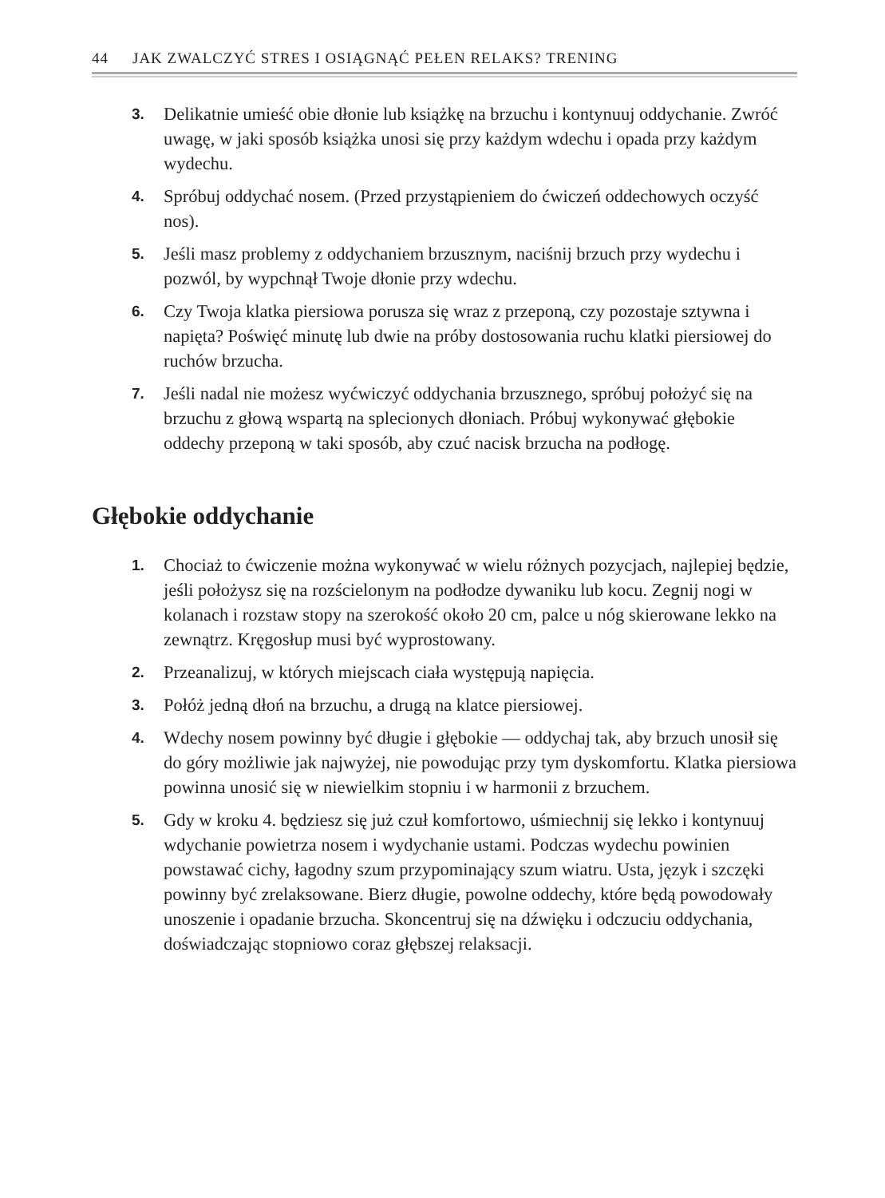44 JAK ZWALCZYĆ STRES I OSIĄGNĄĆ PEŁEN RELAKS? TRENING
3. Delikatnie umieść obie dłonie lub książkę na brzuchu i kontynuuj oddychanie. Zwróć uwagę, w jaki sposób książka unosi się przy każdym wdechu i opada przy każdym wydechu.
4. Spróbuj oddychać nosem. (Przed przystąpieniem do ćwiczeń oddechowych oczyść nos).
5. Jeśli masz problemy z oddychaniem brzusznym, naciśnij brzuch przy wydechu i pozwól, by wypchnął Twoje dłonie przy wdechu.
6. Czy Twoja klatka piersiowa porusza się wraz z przeponą, czy pozostaje sztywna i napięta? Poświęć minutę lub dwie na próby dostosowania ruchu klatki piersiowej do ruchów brzucha.
7. Jeśli nadal nie możesz wyćwiczyć oddychania brzusznego, spróbuj położyć się na brzuchu z głową wspartą na splecionych dłoniach. Próbuj wykonywać głębokie oddechy przeponą w taki sposób, aby czuć nacisk brzucha na podłogę.
Głębokie oddychanie
1. Chociaż to ćwiczenie można wykonywać w wielu różnych pozycjach, najlepiej będzie, jeśli położysz się na rozścielonym na podłodze dywaniku lub kocu. Zegnij nogi w kolanach i rozstaw stopy na szerokość około 20 cm, palce u nóg skierowane lekko na zewnątrz. Kręgosłup musi być wyprostowany.
2. Przeanalizuj, w których miejscach ciała występują napięcia.
3. Połóż jedną dłoń na brzuchu, a drugą na klatce piersiowej.
4. Wdechy nosem powinny być długie i głębokie — oddychaj tak, aby brzuch unosił się do góry możliwie jak najwyżej, nie powodując przy tym dyskomfortu. Klatka piersiowa powinna unosić się w niewielkim stopniu i w harmonii z brzuchem.
5. Gdy w kroku 4. będziesz się już czuł komfortowo, uśmiechnij się lekko i kontynuuj wdychanie powietrza nosem i wydychanie ustami. Podczas wydechu powinien powstawać cichy, łagodny szum przypominający szum wiatru. Usta, język i szczęki powinny być zrelaksowane. Bierz długie, powolne oddechy, które będą powodowały unoszenie i opadanie brzucha. Skoncentruj się na dźwięku i odczuciu oddychania, doświadczając stopniowo coraz głębszej relaksacji.